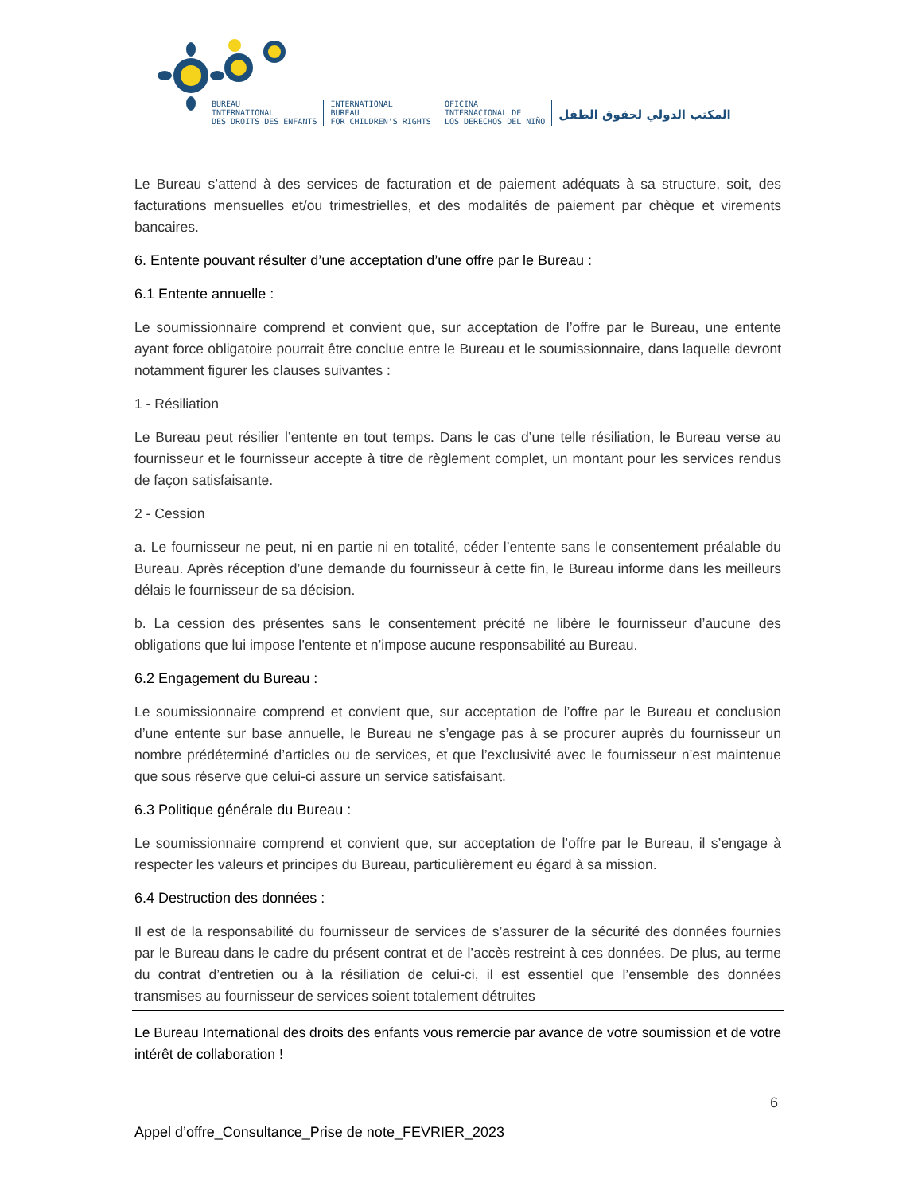BUREAU
INTERNATIONAL
DES DROITS DES ENFANTS
INTERNATIONAL
BUREAU
FOR CHILDREN'S RIGHTS
OFICINA
INTERNACIONAL DE
LOS DERECHOS DEL NIÑO
المكتب الدولي لحقوق الطفل
Le Bureau s’attend à des services de facturation et de paiement adéquats à sa structure, soit, des facturations mensuelles et/ou trimestrielles, et des modalités de paiement par chèque et virements bancaires.
6. Entente pouvant résulter d’une acceptation d’une offre par le Bureau :
6.1 Entente annuelle :
Le soumissionnaire comprend et convient que, sur acceptation de l’offre par le Bureau, une entente ayant force obligatoire pourrait être conclue entre le Bureau et le soumissionnaire, dans laquelle devront notamment figurer les clauses suivantes :
1 - Résiliation
Le Bureau peut résilier l’entente en tout temps. Dans le cas d’une telle résiliation, le Bureau verse au fournisseur et le fournisseur accepte à titre de règlement complet, un montant pour les services rendus de façon satisfaisante.
2 - Cession
a. Le fournisseur ne peut, ni en partie ni en totalité, céder l’entente sans le consentement préalable du Bureau. Après réception d’une demande du fournisseur à cette fin, le Bureau informe dans les meilleurs délais le fournisseur de sa décision.
b. La cession des présentes sans le consentement précité ne libère le fournisseur d’aucune des obligations que lui impose l’entente et n’impose aucune responsabilité au Bureau.
6.2 Engagement du Bureau :
Le soumissionnaire comprend et convient que, sur acceptation de l’offre par le Bureau et conclusion d’une entente sur base annuelle, le Bureau ne s’engage pas à se procurer auprès du fournisseur un nombre prédéterminé d’articles ou de services, et que l’exclusivité avec le fournisseur n’est maintenue que sous réserve que celui-ci assure un service satisfaisant.
6.3 Politique générale du Bureau :
Le soumissionnaire comprend et convient que, sur acceptation de l’offre par le Bureau, il s’engage à respecter les valeurs et principes du Bureau, particulièrement eu égard à sa mission.
6.4 Destruction des données :
Il est de la responsabilité du fournisseur de services de s’assurer de la sécurité des données fournies par le Bureau dans le cadre du présent contrat et de l’accès restreint à ces données. De plus, au terme du contrat d’entretien ou à la résiliation de celui-ci, il est essentiel que l’ensemble des données transmises au fournisseur de services soient totalement détruites
Le Bureau International des droits des enfants vous remercie par avance de votre soumission et de votre intérêt de collaboration !
6
Appel d’offre_Consultance_Prise de note_FEVRIER_2023